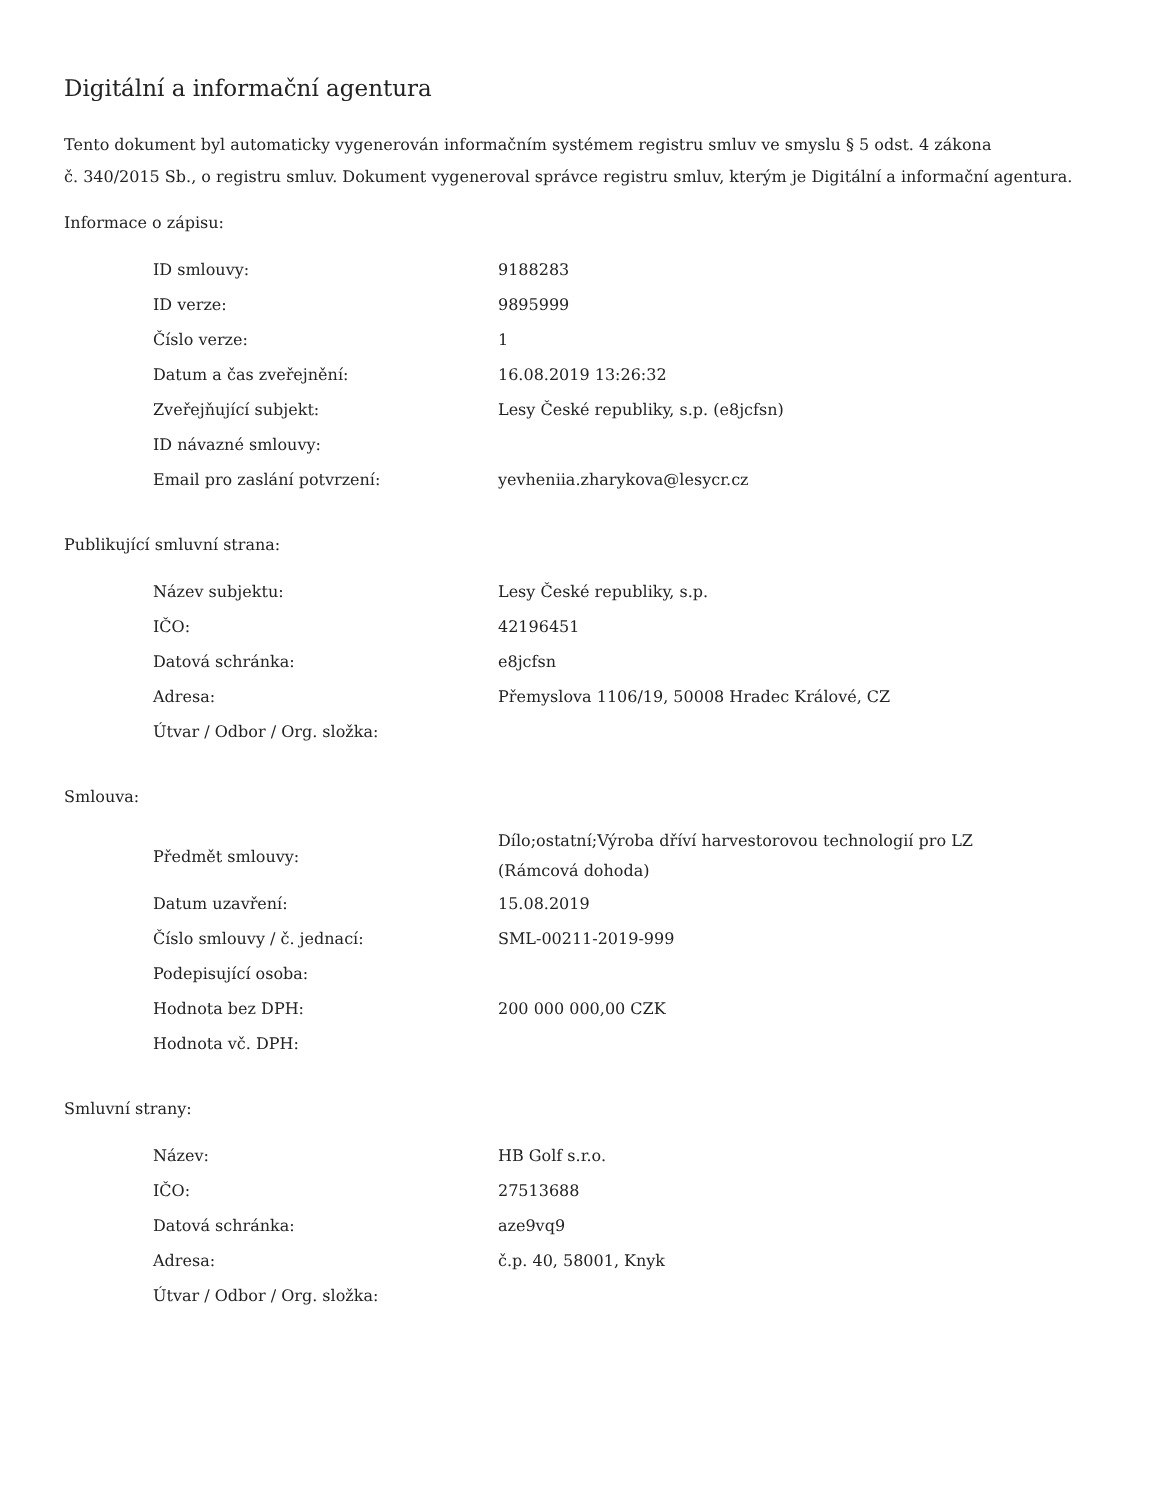Digitální a informační agentura
Tento dokument byl automaticky vygenerován informačním systémem registru smluv ve smyslu § 5 odst. 4 zákona
č. 340/2015 Sb., o registru smluv. Dokument vygeneroval správce registru smluv, kterým je Digitální a informační agentura.
Informace o zápisu:
| ID smlouvy: | 9188283 |
| ID verze: | 9895999 |
| Číslo verze: | 1 |
| Datum a čas zveřejnění: | 16.08.2019 13:26:32 |
| Zveřejňující subjekt: | Lesy České republiky, s.p. (e8jcfsn) |
| ID návazné smlouvy: | |
| Email pro zaslání potvrzení: | yevheniia.zharykova@lesycr.cz |
Publikující smluvní strana:
| Název subjektu: | Lesy České republiky, s.p. |
| IČO: | 42196451 |
| Datová schránka: | e8jcfsn |
| Adresa: | Přemyslova 1106/19, 50008 Hradec Králové, CZ |
| Útvar / Odbor / Org. složka: | |
Smlouva:
| Předmět smlouvy: | Dílo;ostatní;Výroba dříví harvestorovou technologií pro LZ (Rámcová dohoda) |
| Datum uzavření: | 15.08.2019 |
| Číslo smlouvy / č. jednací: | SML-00211-2019-999 |
| Podepisující osoba: | |
| Hodnota bez DPH: | 200 000 000,00 CZK |
| Hodnota vč. DPH: | |
Smluvní strany:
| Název: | HB Golf s.r.o. |
| IČO: | 27513688 |
| Datová schránka: | aze9vq9 |
| Adresa: | č.p. 40, 58001, Knyk |
| Útvar / Odbor / Org. složka: | |